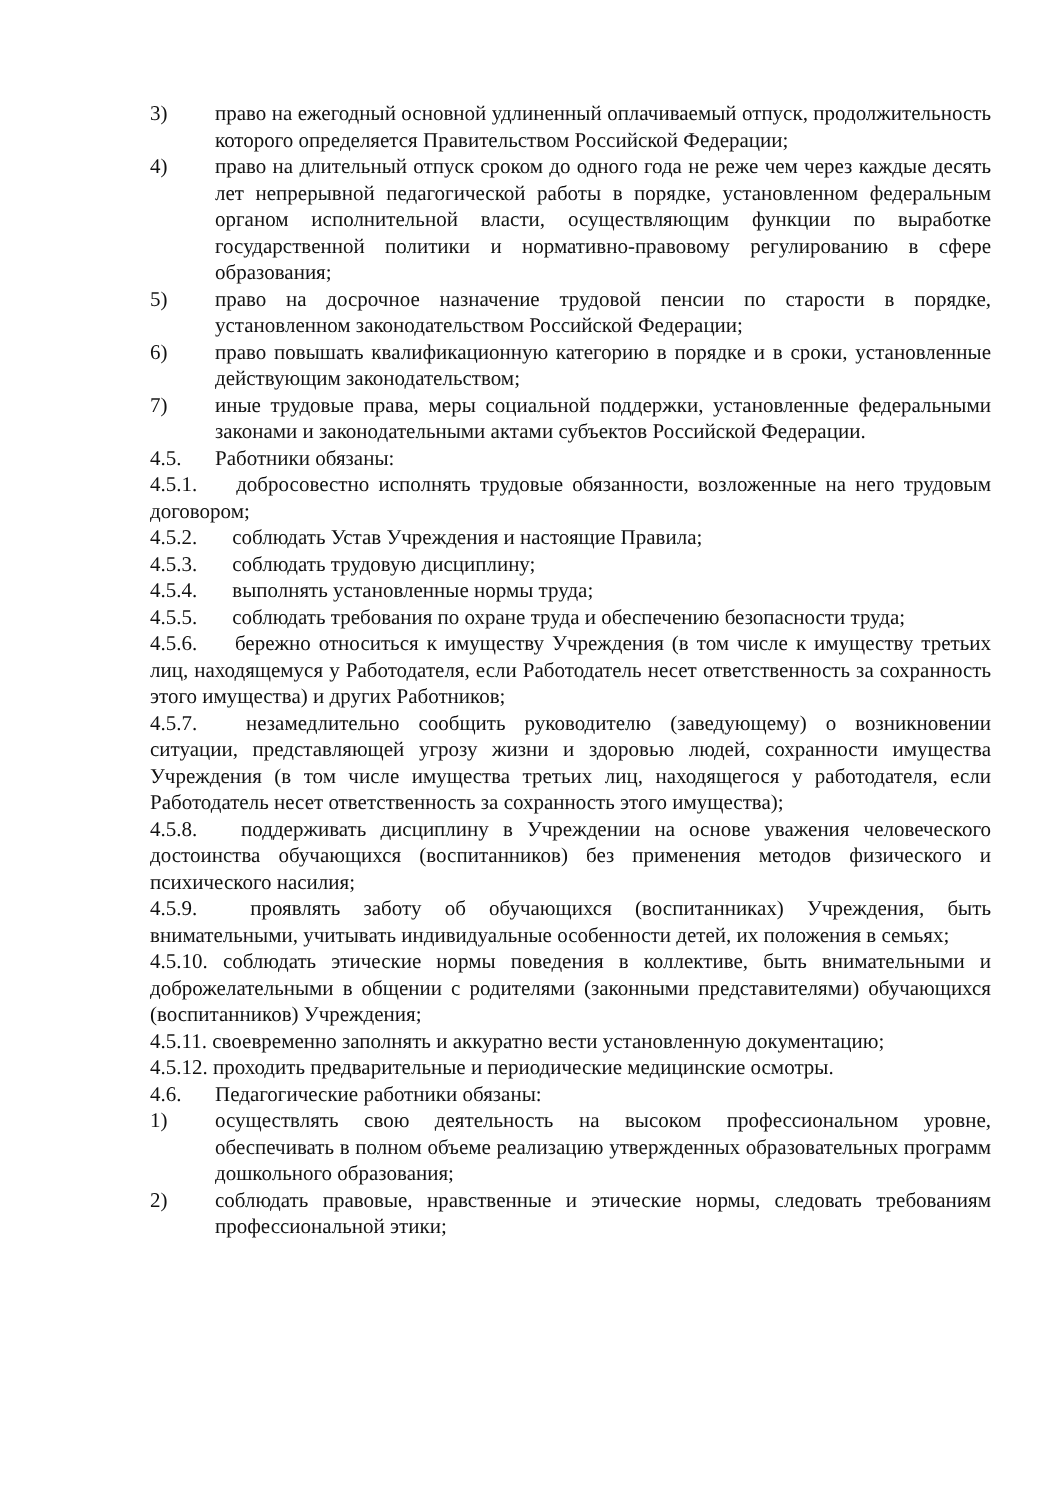3) право на ежегодный основной удлиненный оплачиваемый отпуск, продолжительность которого определяется Правительством Российской Федерации;
4) право на длительный отпуск сроком до одного года не реже чем через каждые десять лет непрерывной педагогической работы в порядке, установленном федеральным органом исполнительной власти, осуществляющим функции по выработке государственной политики и нормативно-правовому регулированию в сфере образования;
5) право на досрочное назначение трудовой пенсии по старости в порядке, установленном законодательством Российской Федерации;
6) право повышать квалификационную категорию в порядке и в сроки, установленные действующим законодательством;
7) иные трудовые права, меры социальной поддержки, установленные федеральными законами и законодательными актами субъектов Российской Федерации.
4.5. Работники обязаны:
4.5.1. добросовестно исполнять трудовые обязанности, возложенные на него трудовым договором;
4.5.2. соблюдать Устав Учреждения и настоящие Правила;
4.5.3. соблюдать трудовую дисциплину;
4.5.4. выполнять установленные нормы труда;
4.5.5. соблюдать требования по охране труда и обеспечению безопасности труда;
4.5.6. бережно относиться к имуществу Учреждения (в том числе к имуществу третьих лиц, находящемуся у Работодателя, если Работодатель несет ответственность за сохранность этого имущества) и других Работников;
4.5.7. незамедлительно сообщить руководителю (заведующему) о возникновении ситуации, представляющей угрозу жизни и здоровью людей, сохранности имущества Учреждения (в том числе имущества третьих лиц, находящегося у работодателя, если Работодатель несет ответственность за сохранность этого имущества);
4.5.8. поддерживать дисциплину в Учреждении на основе уважения человеческого достоинства обучающихся (воспитанников) без применения методов физического и психического насилия;
4.5.9. проявлять заботу об обучающихся (воспитанниках) Учреждения, быть внимательными, учитывать индивидуальные особенности детей, их положения в семьях;
4.5.10. соблюдать этические нормы поведения в коллективе, быть внимательными и доброжелательными в общении с родителями (законными представителями) обучающихся (воспитанников) Учреждения;
4.5.11. своевременно заполнять и аккуратно вести установленную документацию;
4.5.12. проходить предварительные и периодические медицинские осмотры.
4.6. Педагогические работники обязаны:
1) осуществлять свою деятельность на высоком профессиональном уровне, обеспечивать в полном объеме реализацию утвержденных образовательных программ дошкольного образования;
2) соблюдать правовые, нравственные и этические нормы, следовать требованиям профессиональной этики;